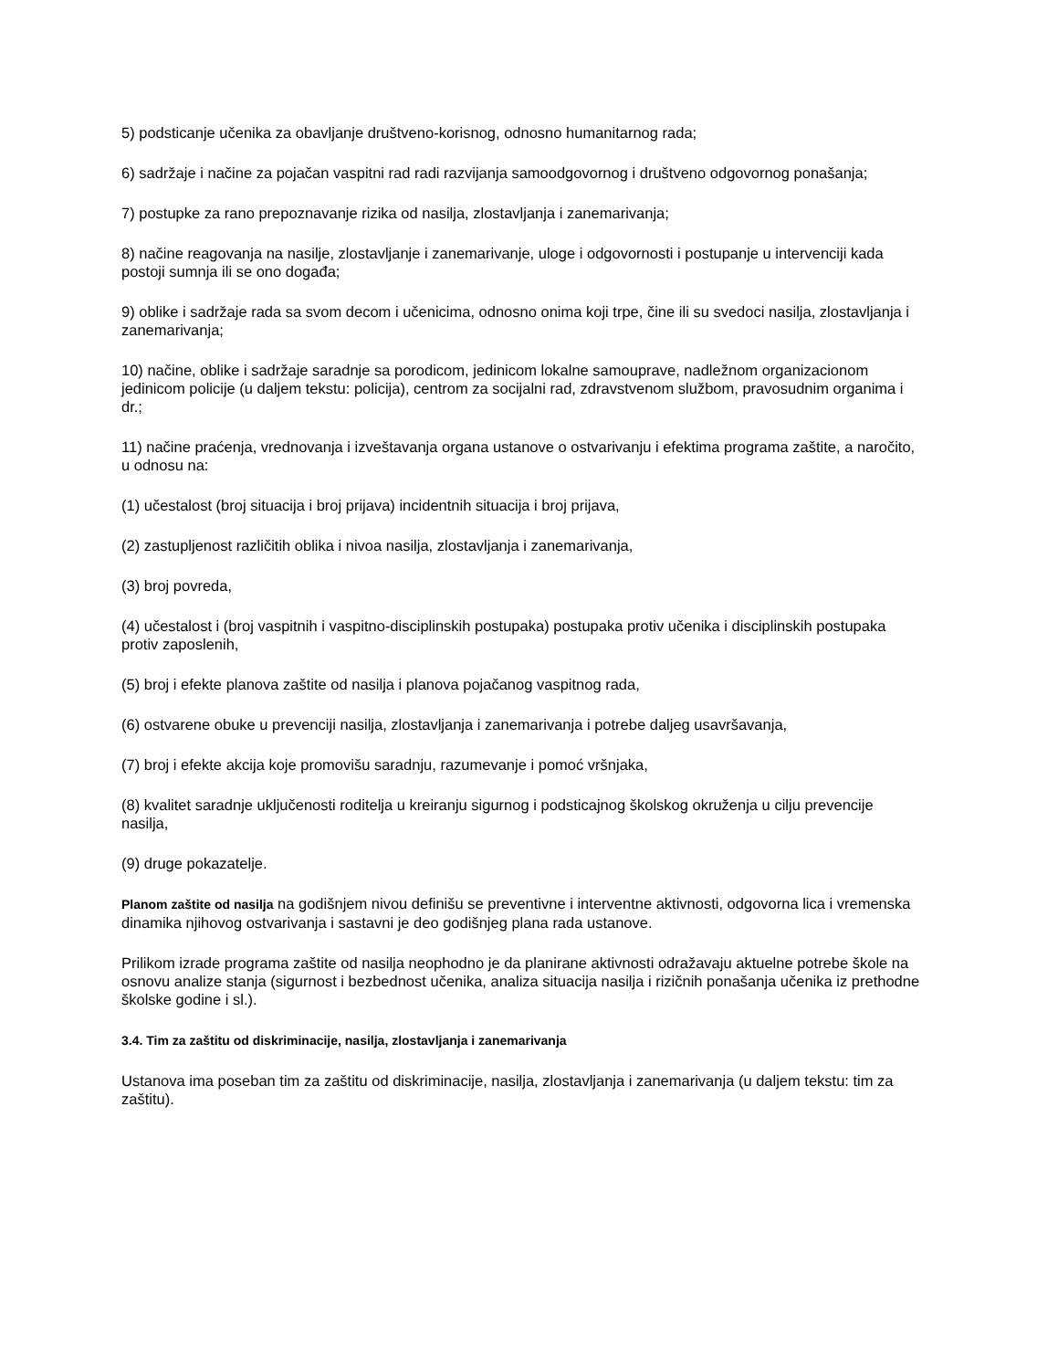5) podsticanje učenika za obavljanje društveno-korisnog, odnosno humanitarnog rada;
6) sadržaje i načine za pojačan vaspitni rad radi razvijanja samoodgovornog i društveno odgovornog ponašanja;
7) postupke za rano prepoznavanje rizika od nasilja, zlostavljanja i zanemarivanja;
8) načine reagovanja na nasilje, zlostavljanje i zanemarivanje, uloge i odgovornosti i postupanje u intervenciji kada postoji sumnja ili se ono događa;
9) oblike i sadržaje rada sa svom decom i učenicima, odnosno onima koji trpe, čine ili su svedoci nasilja, zlostavljanja i zanemarivanja;
10) načine, oblike i sadržaje saradnje sa porodicom, jedinicom lokalne samouprave, nadležnom organizacionom jedinicom policije (u daljem tekstu: policija), centrom za socijalni rad, zdravstvenom službom, pravosudnim organima i dr.;
11) načine praćenja, vrednovanja i izveštavanja organa ustanove o ostvarivanju i efektima programa zaštite, a naročito, u odnosu na:
(1) učestalost (broj situacija i broj prijava) incidentnih situacija i broj prijava,
(2) zastupljenost različitih oblika i nivoa nasilja, zlostavljanja i zanemarivanja,
(3) broj povreda,
(4) učestalost i (broj vaspitnih i vaspitno-disciplinskih postupaka) postupaka protiv učenika i disciplinskih postupaka protiv zaposlenih,
(5) broj i efekte planova zaštite od nasilja i planova pojačanog vaspitnog rada,
(6) ostvarene obuke u prevenciji nasilja, zlostavljanja i zanemarivanja i potrebe daljeg usavršavanja,
(7) broj i efekte akcija koje promovišu saradnju, razumevanje i pomoć vršnjaka,
(8) kvalitet saradnje uključenosti roditelja u kreiranju sigurnog i podsticajnog školskog okruženja u cilju prevencije nasilja,
(9) druge pokazatelje.
Planom zaštite od nasilja na godišnjem nivou definišu se preventivne i interventne aktivnosti, odgovorna lica i vremenska dinamika njihovog ostvarivanja i sastavni je deo godišnjeg plana rada ustanove.
Prilikom izrade programa zaštite od nasilja neophodno je da planirane aktivnosti odražavaju aktuelne potrebe škole na osnovu analize stanja (sigurnost i bezbednost učenika, analiza situacija nasilja i rizičnih ponašanja učenika iz prethodne školske godine i sl.).
3.4. Tim za zaštitu od diskriminacije, nasilja, zlostavljanja i zanemarivanja
Ustanova ima poseban tim za zaštitu od diskriminacije, nasilja, zlostavljanja i zanemarivanja (u daljem tekstu: tim za zaštitu).